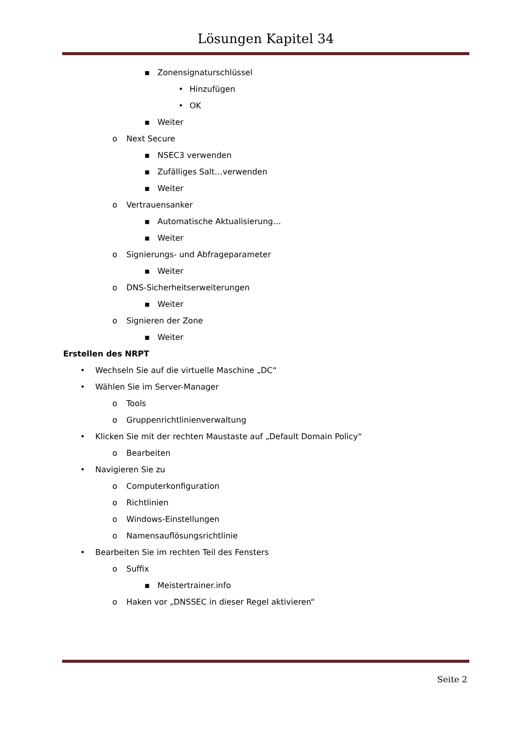Lösungen Kapitel 34
▪ Zonensignaturschlüssel
• Hinzufügen
• OK
▪ Weiter
o Next Secure
▪ NSEC3 verwenden
▪ Zufälliges Salt…verwenden
▪ Weiter
o Vertrauensanker
▪ Automatische Aktualisierung…
▪ Weiter
o Signierungs- und Abfrageparameter
▪ Weiter
o DNS-Sicherheitserweiterungen
▪ Weiter
o Signieren der Zone
▪ Weiter
Erstellen des NRPT
• Wechseln Sie auf die virtuelle Maschine „DC“
• Wählen Sie im Server-Manager
o Tools
o Gruppenrichtlinienverwaltung
• Klicken Sie mit der rechten Maustaste auf „Default Domain Policy“
o Bearbeiten
• Navigieren Sie zu
o Computerkonfiguration
o Richtlinien
o Windows-Einstellungen
o Namensauflösungsrichtlinie
• Bearbeiten Sie im rechten Teil des Fensters
o Suffix
▪ Meistertrainer.info
o Haken vor „DNSSEC in dieser Regel aktivieren“
Seite 2